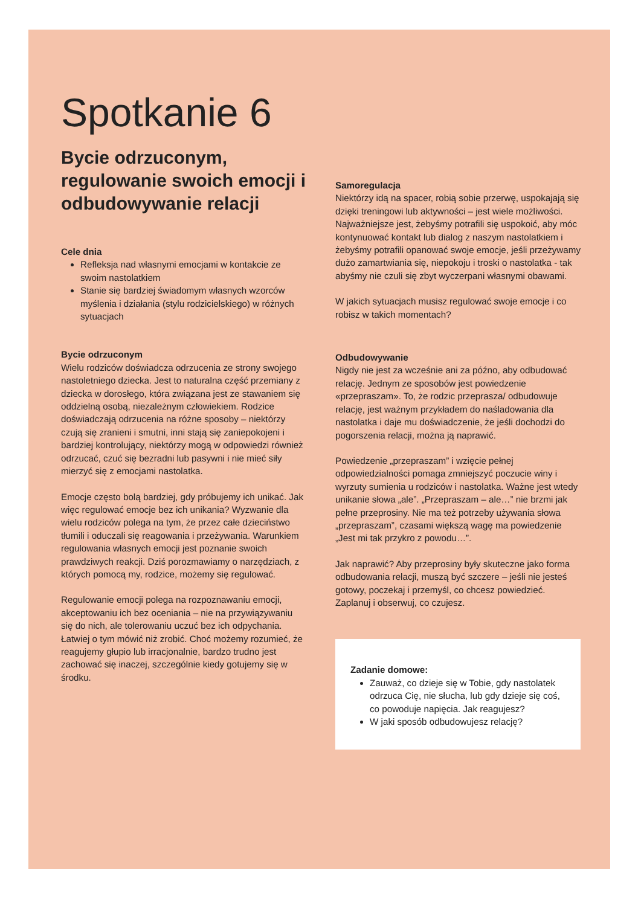Spotkanie 6
Bycie odrzuconym, regulowanie swoich emocji i odbudowywanie relacji
Cele dnia
Refleksja nad własnymi emocjami w kontakcie ze swoim nastolatkiem
Stanie się bardziej świadomym własnych wzorców myślenia i działania (stylu rodzicielskiego) w różnych sytuacjach
Bycie odrzuconym
Wielu rodziców doświadcza odrzucenia ze strony swojego nastoletniego dziecka. Jest to naturalna część przemiany z dziecka w dorosłego, która związana jest ze stawaniem się oddzielną osobą, niezależnym człowiekiem. Rodzice doświadczają odrzucenia na różne sposoby – niektórzy czują się zranieni i smutni, inni stają się zaniepokojeni i bardziej kontrolujący, niektórzy mogą w odpowiedzi również odrzucać, czuć się bezradni lub pasywni i nie mieć siły mierzyć się z emocjami nastolatka.
Emocje często bolą bardziej, gdy próbujemy ich unikać. Jak więc regulować emocje bez ich unikania? Wyzwanie dla wielu rodziców polega na tym, że przez całe dzieciństwo tłumili i oduczali się reagowania i przeżywania. Warunkiem regulowania własnych emocji jest poznanie swoich prawdziwych reakcji. Dziś porozmawiamy o narzędziach, z których pomocą my, rodzice, możemy się regulować.
Regulowanie emocji polega na rozpoznawaniu emocji, akceptowaniu ich bez oceniania – nie na przywiązywaniu się do nich, ale tolerowaniu uczuć bez ich odpychania. Łatwiej o tym mówić niż zrobić. Choć możemy rozumieć, że reagujemy głupio lub irracjonalnie, bardzo trudno jest zachować się inaczej, szczególnie kiedy gotujemy się w środku.
Samoregulacja
Niektórzy idą na spacer, robią sobie przerwę, uspokajają się dzięki treningowi lub aktywności – jest wiele możliwości. Najważniejsze jest, żebyśmy potrafili się uspokoić, aby móc kontynuować kontakt lub dialog z naszym nastolatkiem i żebyśmy potrafili opanować swoje emocje, jeśli przeżywamy dużo zamartwiania się, niepokoju i troski o nastolatka - tak abyśmy nie czuli się zbyt wyczerpani własnymi obawami.
W jakich sytuacjach musisz regulować swoje emocje i co robisz w takich momentach?
Odbudowywanie
Nigdy nie jest za wcześnie ani za późno, aby odbudować relację. Jednym ze sposobów jest powiedzenie «przepraszam». To, że rodzic przeprasza/ odbudowuje relację, jest ważnym przykładem do naśladowania dla nastolatka i daje mu doświadczenie, że jeśli dochodzi do pogorszenia relacji, można ją naprawić.
Powiedzenie „przepraszam” i wzięcie pełnej odpowiedzialności pomaga zmniejszyć poczucie winy i wyrzuty sumienia u rodziców i nastolatka. Ważne jest wtedy unikanie słowa „ale”. „Przepraszam – ale…” nie brzmi jak pełne przeprosiny. Nie ma też potrzeby używania słowa „przepraszam”, czasami większą wagę ma powiedzenie „Jest mi tak przykro z powodu…”.
Jak naprawić? Aby przeprosiny były skuteczne jako forma odbudowania relacji, muszą być szczere – jeśli nie jesteś gotowy, poczekaj i przemyśl, co chcesz powiedzieć. Zaplanuj i obserwuj, co czujesz.
Zadanie domowe:
Zauważ, co dzieje się w Tobie, gdy nastolatek odrzuca Cię, nie słucha, lub gdy dzieje się coś, co powoduje napięcia. Jak reagujesz?
W jaki sposób odbudowujesz relację?